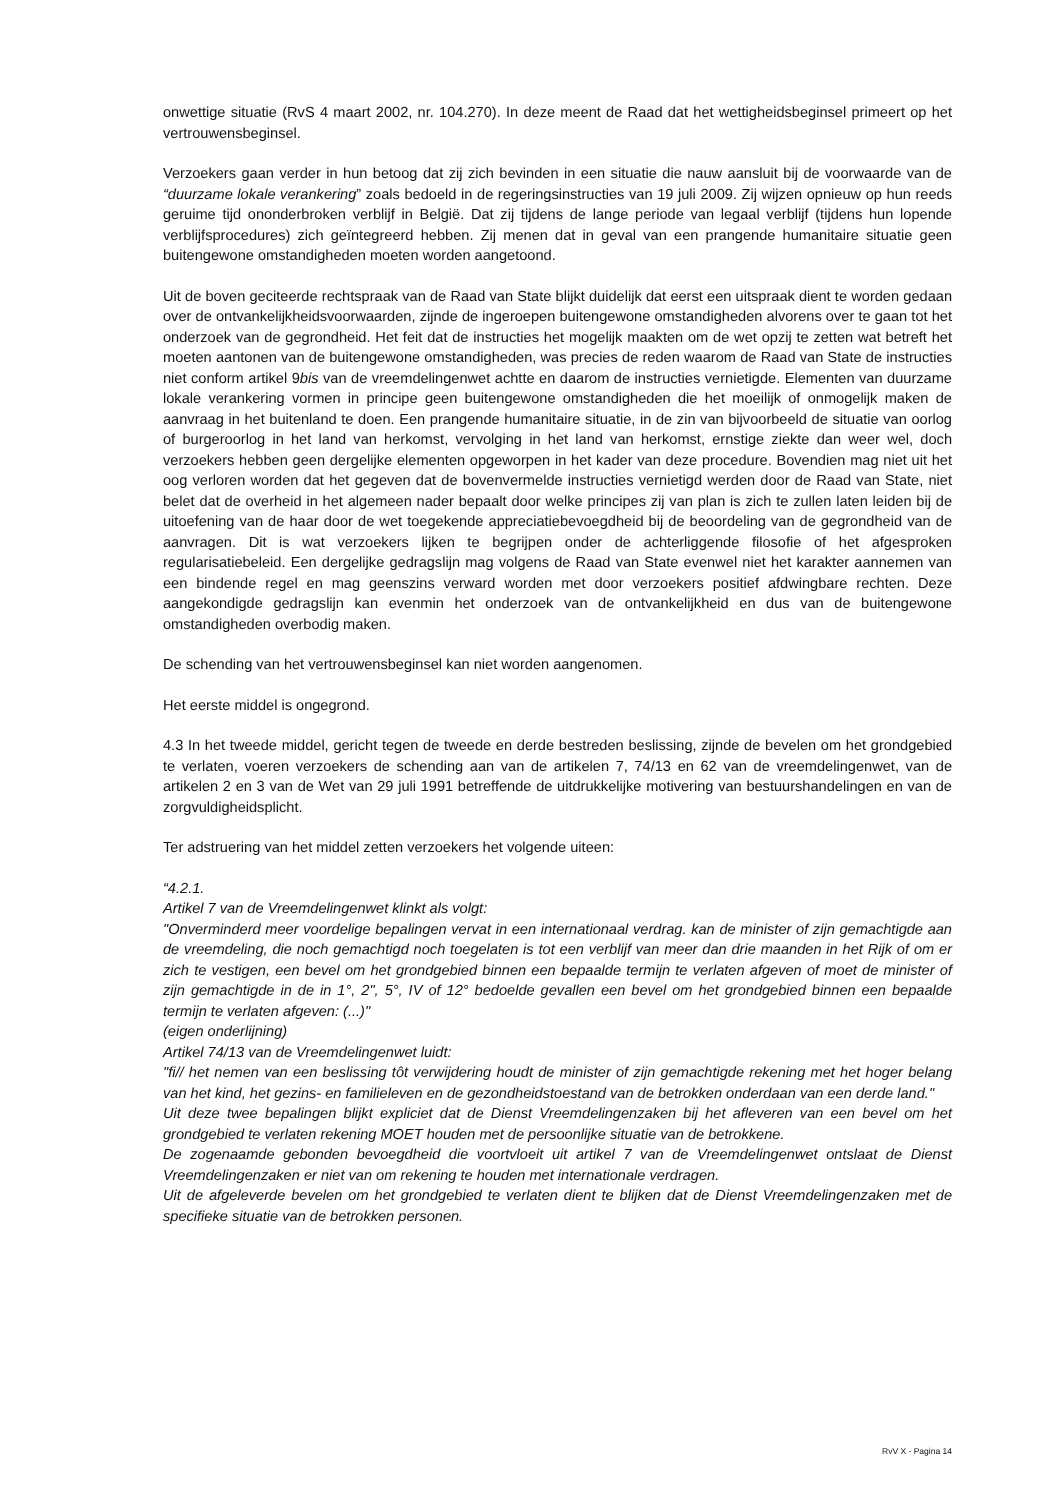onwettige situatie (RvS 4 maart 2002, nr. 104.270). In deze meent de Raad dat het wettigheidsbeginsel primeert op het vertrouwensbeginsel.
Verzoekers gaan verder in hun betoog dat zij zich bevinden in een situatie die nauw aansluit bij de voorwaarde van de “duurzame lokale verankering” zoals bedoeld in de regeringsinstructies van 19 juli 2009. Zij wijzen opnieuw op hun reeds geruime tijd ononderbroken verblijf in België. Dat zij tijdens de lange periode van legaal verblijf (tijdens hun lopende verblijfsprocedures) zich geïntegreerd hebben. Zij menen dat in geval van een prangende humanitaire situatie geen buitengewone omstandigheden moeten worden aangetoond.
Uit de boven geciteerde rechtspraak van de Raad van State blijkt duidelijk dat eerst een uitspraak dient te worden gedaan over de ontvankelijkheidsvoorwaarden, zijnde de ingeroepen buitengewone omstandigheden alvorens over te gaan tot het onderzoek van de gegrondheid. Het feit dat de instructies het mogelijk maakten om de wet opzij te zetten wat betreft het moeten aantonen van de buitengewone omstandigheden, was precies de reden waarom de Raad van State de instructies niet conform artikel 9bis van de vreemdelingenwet achtte en daarom de instructies vernietigde. Elementen van duurzame lokale verankering vormen in principe geen buitengewone omstandigheden die het moeilijk of onmogelijk maken de aanvraag in het buitenland te doen. Een prangende humanitaire situatie, in de zin van bijvoorbeeld de situatie van oorlog of burgeroorlog in het land van herkomst, vervolging in het land van herkomst, ernstige ziekte dan weer wel, doch verzoekers hebben geen dergelijke elementen opgeworpen in het kader van deze procedure. Bovendien mag niet uit het oog verloren worden dat het gegeven dat de bovenvermelde instructies vernietigd werden door de Raad van State, niet belet dat de overheid in het algemeen nader bepaalt door welke principes zij van plan is zich te zullen laten leiden bij de uitoefening van de haar door de wet toegekende appreciatiebevoegdheid bij de beoordeling van de gegrondheid van de aanvragen. Dit is wat verzoekers lijken te begrijpen onder de achterliggende filosofie of het afgesproken regularisatiebeleid. Een dergelijke gedragslijn mag volgens de Raad van State evenwel niet het karakter aannemen van een bindende regel en mag geenszins verward worden met door verzoekers positief afdwingbare rechten. Deze aangekondigde gedragslijn kan evenmin het onderzoek van de ontvankelijkheid en dus van de buitengewone omstandigheden overbodig maken.
De schending van het vertrouwensbeginsel kan niet worden aangenomen.
Het eerste middel is ongegrond.
4.3 In het tweede middel, gericht tegen de tweede en derde bestreden beslissing, zijnde de bevelen om het grondgebied te verlaten, voeren verzoekers de schending aan van de artikelen 7, 74/13 en 62 van de vreemdelingenwet, van de artikelen 2 en 3 van de Wet van 29 juli 1991 betreffende de uitdrukkelijke motivering van bestuurshandelingen en van de zorgvuldigheidsplicht.
Ter adstruering van het middel zetten verzoekers het volgende uiteen:
“4.2.1.
Artikel 7 van de Vreemdelingenwet klinkt als volgt:
"Onverminderd meer voordelige bepalingen vervat in een internationaal verdrag. kan de minister of zijn gemachtigde aan de vreemdeling, die noch gemachtigd noch toegelaten is tot een verblijf van meer dan drie maanden in het Rijk of om er zich te vestigen, een bevel om het grondgebied binnen een bepaalde termijn te verlaten afgeven of moet de minister of zijn gemachtigde in de in 1°, 2", 5°, IV of 12° bedoelde gevallen een bevel om het grondgebied binnen een bepaalde termijn te verlaten afgeven: (...)"
(eigen onderlijning)
Artikel 74/13 van de Vreemdelingenwet luidt:
"fi// het nemen van een beslissing tôt verwijdering houdt de minister of zijn gemachtigde rekening met het hoger belang van het kind, het gezins- en familieleven en de gezondheidstoestand van de betrokken onderdaan van een derde land."
Uit deze twee bepalingen blijkt expliciet dat de Dienst Vreemdelingenzaken bij het afleveren van een bevel om het grondgebied te verlaten rekening MOET houden met de persoonlijke situatie van de betrokkene.
De zogenaamde gebonden bevoegdheid die voortvloeit uit artikel 7 van de Vreemdelingenwet ontslaat de Dienst Vreemdelingenzaken er niet van om rekening te houden met internationale verdragen.
Uit de afgeleverde bevelen om het grondgebied te verlaten dient te blijken dat de Dienst Vreemdelingenzaken met de specifieke situatie van de betrokken personen.
RvV X - Pagina 14